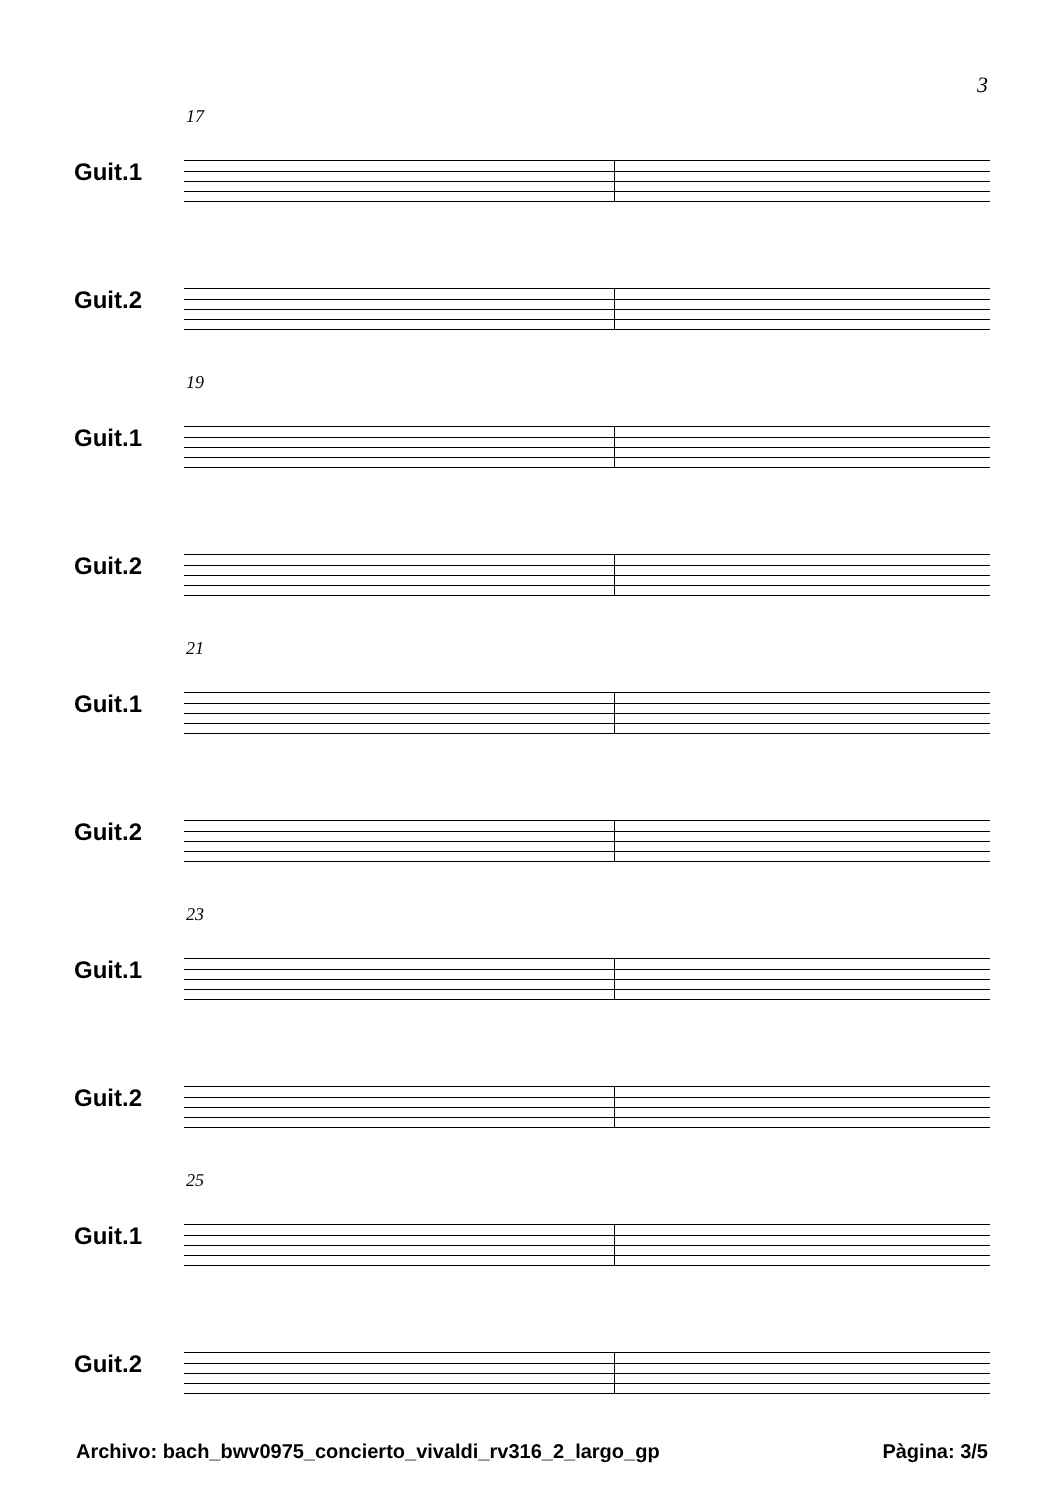3
17
Guit.1
Guit.2
19
Guit.1
Guit.2
21
Guit.1
Guit.2
23
Guit.1
Guit.2
25
Guit.1
Guit.2
Archivo: bach_bwv0975_concierto_vivaldi_rv316_2_largo_gp Pàgina: 3/5